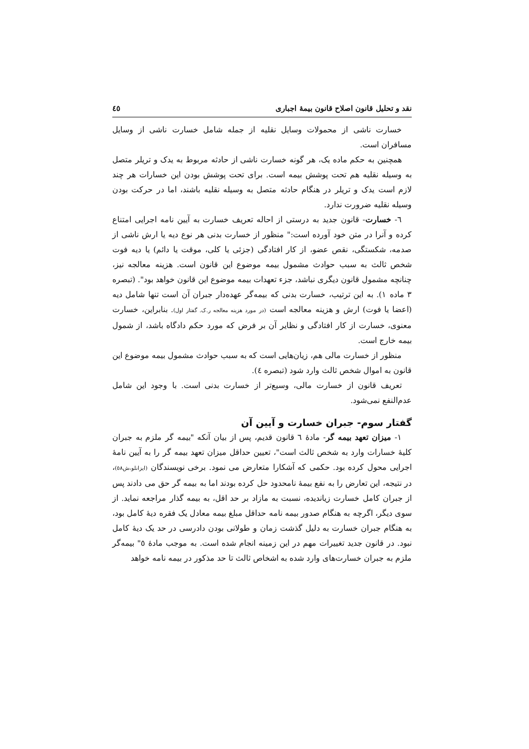نقد و تحلیل قانون اصلاح قانون بیمهٔ اجباری ٤٥
خسارت ناشی از محمولات وسایل نقلیه از جمله شامل خسارت ناشی از وسایل مسافران است.
همچنین به حکم ماده یک، هر گونه خسارت ناشی از حادثه مربوط به یدک و تریلر متصل به وسیله نقلیه هم تحت پوشش بیمه است. برای تحت پوشش بودن این خسارات هر چند لازم است یدک و تریلر در هنگام حادثه متصل به وسیله نقلیه باشند، اما در حرکت بودن وسیله نقلیه ضرورت ندارد.
٦- خسارت- قانون جدید به درستی از احاله تعریف خسارت به آیین نامه اجرایی امتناع کرده و آنرا در متن خود آورده است:" منظور از خسارت بدنی هر نوع دیه یا ارش ناشی از صدمه، شکستگی، نقص عضو، از کار افتادگی (جزئی یا کلی، موقت یا دائم) یا دیه فوت شخص ثالث به سبب حوادث مشمول بیمه موضوع این قانون است. هزینه معالجه نیز، چنانچه مشمول قانون دیگری نباشد، جزء تعهدات بیمه موضوع این قانون خواهد بود". (تبصره ٣ ماده ١). به این ترتیب، خسارت بدنی که بیمه‌گر عهده‌دار جبران آن است تنها شامل دیه (اعضا یا فوت) ارش و هزینه معالجه است (در مورد هزینه معالجه ر.ک. گفتار اول). بنابراین، خسارت معنوی، خسارت از کار افتادگی و نظایر آن بر فرض که مورد حکم دادگاه باشد، از شمول بیمه خارج است.
منظور از خسارت مالی هم، زیان‌هایی است که به سبب حوادث مشمول بیمه موضوع این قانون به اموال شخص ثالث وارد شود (تبصره ٤).
تعریف قانون از خسارت مالی، وسیع‌تر از خسارت بدنی است. با وجود این شامل عدم‌النفع نمی‌شود.
گفتار سوم- جبران خسارت و آیین آن
١- میزان تعهد بیمه گر- مادهٔ ٦ قانون قدیم، پس از بیان آنکه "بیمه گر ملزم به جبران کلیهٔ خسارات وارد به شخص ثالث است"، تعیین حداقل میزان تعهد بیمه گر را به آیین نامهٔ اجرایی محول کرده بود. حکمی که آشکارا متعارض می نمود. برخی نویسندگان (ایزانلو،ش٥٨)، در نتیجه، این تعارض را به نفع بیمهٔ نامحدود حل کرده بودند اما به بیمه گر حق می دادند پس از جبران کامل خسارت زیاندیده، نسبت به مازاد بر حد اقل، به بیمه گذار مراجعه نماید. از سوی دیگر، اگرچه به هنگام صدور بیمه نامه حداقل مبلغ بیمه معادل یک فقره دیهٔ کامل بود، به هنگام جبران خسارت به دلیل گذشت زمان و طولانی بودن دادرسی در حد یک دیهٔ کامل نبود. در قانون جدید تغییرات مهم در این زمینه انجام شده است. به موجب مادهٔ ٥" بیمه‌گر ملزم به جبران خسارت‌های وارد شده به اشخاص ثالث تا حد مذکور در بیمه نامه خواهد